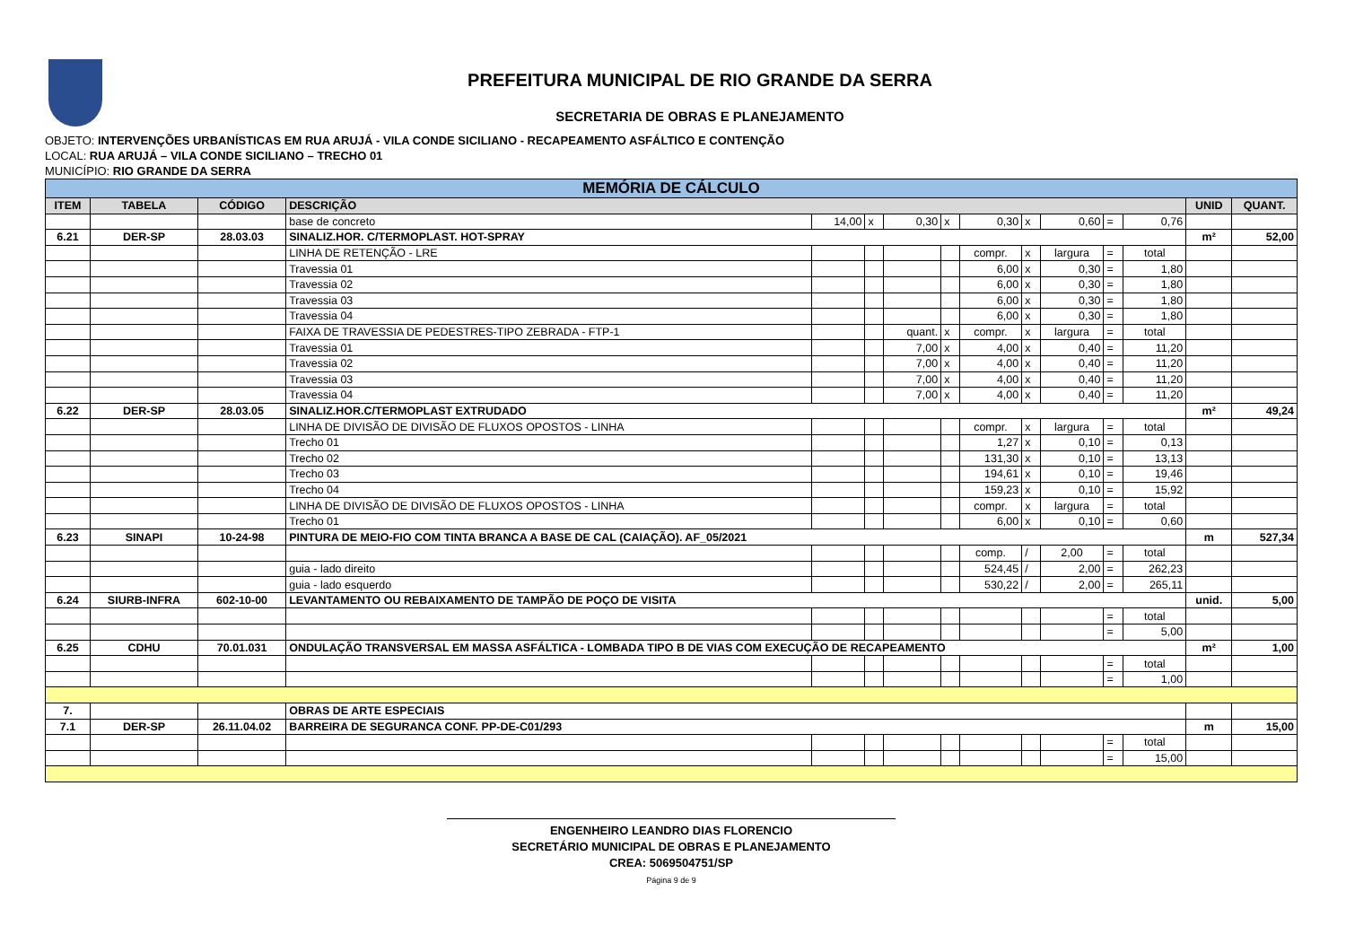PREFEITURA MUNICIPAL DE RIO GRANDE DA SERRA
SECRETARIA DE OBRAS E PLANEJAMENTO
OBJETO: INTERVENÇÕES URBANÍSTICAS EM RUA ARUJÁ - VILA CONDE SICILIANO - RECAPEAMENTO ASFÁLTICO E CONTENÇÃO
LOCAL: RUA ARUJÁ – VILA CONDE SICILIANO – TRECHO 01
MUNICÍPIO: RIO GRANDE DA SERRA
| MEMÓRIA DE CÁLCULO | | | | | | | | | | | | | | |
| ITEM | TABELA | CÓDIGO | DESCRIÇÃO | | | | | | | | | | UNID | QUANT. |
| | | | base de concreto | 14,00 | x | 0,30 | x | 0,30 | x | 0,60 | = | 0,76 | | |
| 6.21 | DER-SP | 28.03.03 | SINALIZ.HOR. C/TERMOPLAST. HOT-SPRAY | | | | | | | | | | m² | 52,00 |
| | | | LINHA DE RETENÇÃO - LRE | | | | | compr. | x | largura | = | total | | |
| | | | Travessia 01 | | | | | 6,00 | x | 0,30 | = | 1,80 | | |
| | | | Travessia 02 | | | | | 6,00 | x | 0,30 | = | 1,80 | | |
| | | | Travessia 03 | | | | | 6,00 | x | 0,30 | = | 1,80 | | |
| | | | Travessia 04 | | | | | 6,00 | x | 0,30 | = | 1,80 | | |
| | | | FAIXA DE TRAVESSIA DE PEDESTRES-TIPO ZEBRADA - FTP-1 | | | quant. | x | compr. | x | largura | = | total | | |
| | | | Travessia 01 | | | 7,00 | x | 4,00 | x | 0,40 | = | 11,20 | | |
| | | | Travessia 02 | | | 7,00 | x | 4,00 | x | 0,40 | = | 11,20 | | |
| | | | Travessia 03 | | | 7,00 | x | 4,00 | x | 0,40 | = | 11,20 | | |
| | | | Travessia 04 | | | 7,00 | x | 4,00 | x | 0,40 | = | 11,20 | | |
| 6.22 | DER-SP | 28.03.05 | SINALIZ.HOR.C/TERMOPLAST EXTRUDADO | | | | | | | | | | m² | 49,24 |
| | | | LINHA DE DIVISÃO DE DIVISÃO DE FLUXOS OPOSTOS - LINHA | | | | | compr. | x | largura | = | total | | |
| | | | Trecho 01 | | | | | 1,27 | x | 0,10 | = | 0,13 | | |
| | | | Trecho 02 | | | | | 131,30 | x | 0,10 | = | 13,13 | | |
| | | | Trecho 03 | | | | | 194,61 | x | 0,10 | = | 19,46 | | |
| | | | Trecho 04 | | | | | 159,23 | x | 0,10 | = | 15,92 | | |
| | | | LINHA DE DIVISÃO DE DIVISÃO DE FLUXOS OPOSTOS - LINHA | | | | | compr. | x | largura | = | total | | |
| | | | Trecho 01 | | | | | 6,00 | x | 0,10 | = | 0,60 | | |
| 6.23 | SINAPI | 10-24-98 | PINTURA DE MEIO-FIO COM TINTA BRANCA A BASE DE CAL (CAIAÇÃO). AF_05/2021 | | | | | | | | | | m | 527,34 |
| | | | | | | | | comp. | / | 2,00 | = | total | | |
| | | | guia - lado direito | | | | | 524,45 | / | 2,00 | = | 262,23 | | |
| | | | guia - lado esquerdo | | | | | 530,22 | / | 2,00 | = | 265,11 | | |
| 6.24 | SIURB-INFRA | 602-10-00 | LEVANTAMENTO OU REBAIXAMENTO DE TAMPÃO DE POÇO DE VISITA | | | | | | | | | | unid. | 5,00 |
| | | | | | | | | | | | = | total | | |
| | | | | | | | | | | | = | 5,00 | | |
| 6.25 | CDHU | 70.01.031 | ONDULAÇÃO TRANSVERSAL EM MASSA ASFÁLTICA - LOMBADA TIPO B DE VIAS COM EXECUÇÃO DE RECAPEAMENTO | | | | | | | | | | m² | 1,00 |
| | | | | | | | | | | | = | total | | |
| | | | | | | | | | | | = | 1,00 | | |
| 7. | | | OBRAS DE ARTE ESPECIAIS | | | | | | | | | | | |
| 7.1 | DER-SP | 26.11.04.02 | BARREIRA DE SEGURANCA CONF. PP-DE-C01/293 | | | | | | | | | | m | 15,00 |
| | | | | | | | | | | | = | total | | |
| | | | | | | | | | | | = | 15,00 | | |
ENGENHEIRO LEANDRO DIAS FLORENCIO
SECRETÁRIO MUNICIPAL DE OBRAS E PLANEJAMENTO
CREA: 5069504751/SP
Página 9 de 9